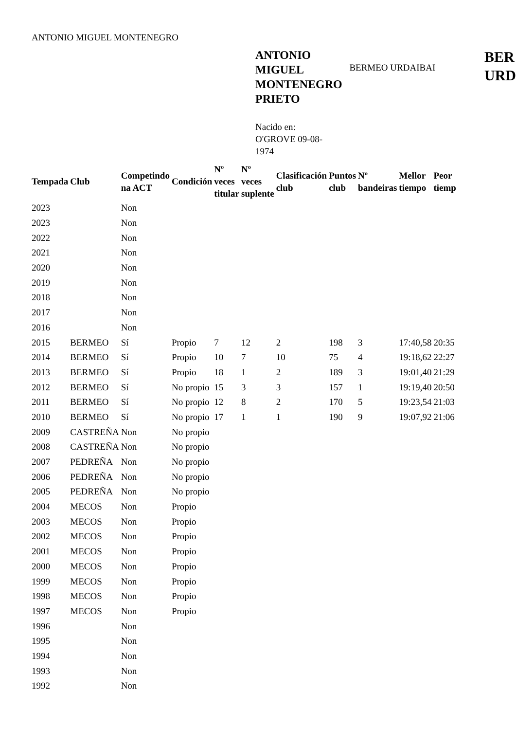ANTONIO MIGUEL MONTENEGRO
ANTONIO MIGUEL MONTENEGRO PRIETO
BERMEO URDAIBAI
BER
URD
Nacido en: O'GROVE 09-08-1974
| Tempada | Club | Competindo na ACT | Condición | Nº veces titular | Nº veces suplente | Clasificación club | Puntos club | Nº bandeiras | Mellor tiempo | Peor tiemp |
| --- | --- | --- | --- | --- | --- | --- | --- | --- | --- | --- |
| 2023 | | Non | | | | | | | | |
| 2023 | | Non | | | | | | | | |
| 2022 | | Non | | | | | | | | |
| 2021 | | Non | | | | | | | | |
| 2020 | | Non | | | | | | | | |
| 2019 | | Non | | | | | | | | |
| 2018 | | Non | | | | | | | | |
| 2017 | | Non | | | | | | | | |
| 2016 | | Non | | | | | | | | |
| 2015 | BERMEO | Sí | Propio | 7 | 12 | 2 | 198 | 3 | 17:40,58 | 20:35 |
| 2014 | BERMEO | Sí | Propio | 10 | 7 | 10 | 75 | 4 | 19:18,62 | 22:27 |
| 2013 | BERMEO | Sí | Propio | 18 | 1 | 2 | 189 | 3 | 19:01,40 | 21:29 |
| 2012 | BERMEO | Sí | No propio | 15 | 3 | 3 | 157 | 1 | 19:19,40 | 20:50 |
| 2011 | BERMEO | Sí | No propio | 12 | 8 | 2 | 170 | 5 | 19:23,54 | 21:03 |
| 2010 | BERMEO | Sí | No propio | 17 | 1 | 1 | 190 | 9 | 19:07,92 | 21:06 |
| 2009 | CASTREÑA | Non | No propio | | | | | | | |
| 2008 | CASTREÑA | Non | No propio | | | | | | | |
| 2007 | PEDREÑA | Non | No propio | | | | | | | |
| 2006 | PEDREÑA | Non | No propio | | | | | | | |
| 2005 | PEDREÑA | Non | No propio | | | | | | | |
| 2004 | MECOS | Non | Propio | | | | | | | |
| 2003 | MECOS | Non | Propio | | | | | | | |
| 2002 | MECOS | Non | Propio | | | | | | | |
| 2001 | MECOS | Non | Propio | | | | | | | |
| 2000 | MECOS | Non | Propio | | | | | | | |
| 1999 | MECOS | Non | Propio | | | | | | | |
| 1998 | MECOS | Non | Propio | | | | | | | |
| 1997 | MECOS | Non | Propio | | | | | | | |
| 1996 | | Non | | | | | | | | |
| 1995 | | Non | | | | | | | | |
| 1994 | | Non | | | | | | | | |
| 1993 | | Non | | | | | | | | |
| 1992 | | Non | | | | | | | | |